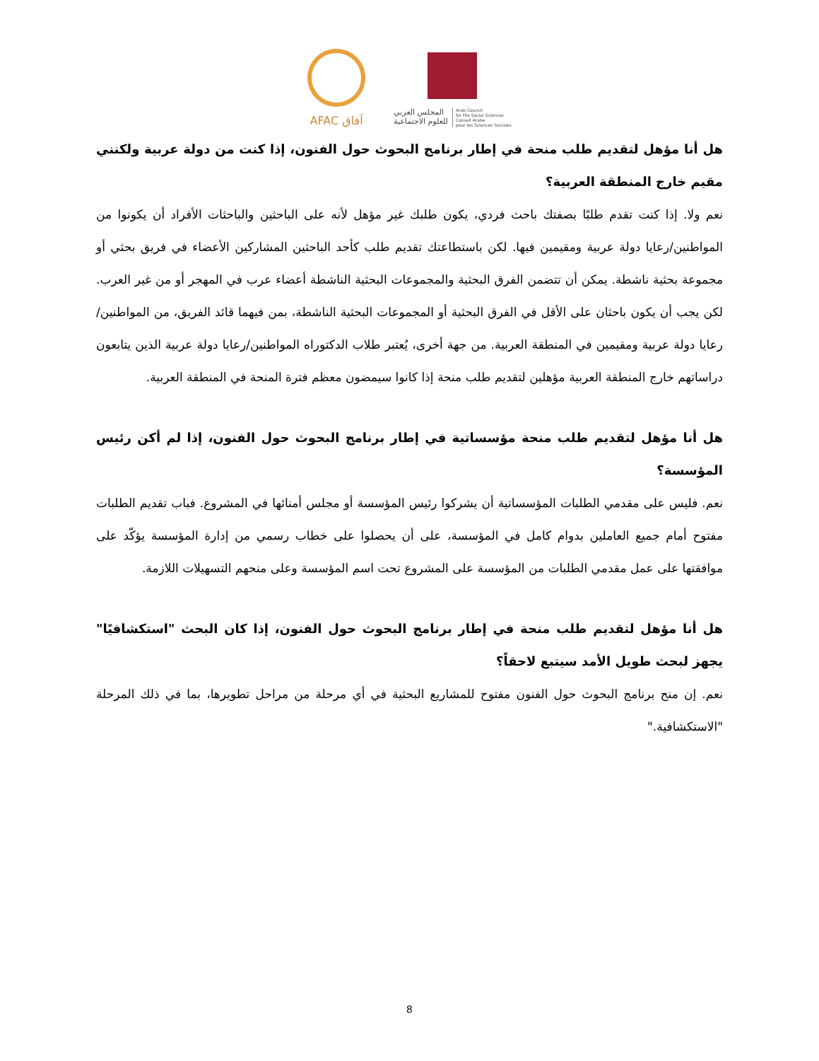AFAC آفاق
المجلس العربي
للعلوم الاجتماعية
Arab Council
for the Social Sciences
Conseil Arabe
pour les Sciences Sociales
هل أنا مؤهل لتقديم طلب منحة في إطار برنامج البحوث حول الفنون، إذا كنت من دولة عربية ولكنني مقيم خارج المنطقة العربية؟
نعم ولا. إذا كنت تقدم طلبًا بصفتك باحث فردي، يكون طلبك غير مؤهل لأنه على الباحثين والباحثات الأفراد أن يكونوا من المواطنين/رعايا دولة عربية ومقيمين فيها. لكن باستطاعتك تقديم طلب كأحد الباحثين المشاركين الأعضاء في فريق بحثي أو مجموعة بحثية ناشطة. يمكن أن تتضمن الفرق البحثية والمجموعات البحثية الناشطة أعضاء عرب في المهجر أو من غير العرب. لكن يجب أن يكون باحثان على الأقل في الفرق البحثية أو المجموعات البحثية الناشطة، بمن فيهما قائد الفريق، من المواطنين/رعايا دولة عربية ومقيمين في المنطقة العربية. من جهة أخرى، يُعتبر طلاب الدكتوراه المواطنين/رعايا دولة عربية الذين يتابعون دراساتهم خارج المنطقة العربية مؤهلين لتقديم طلب منحة إذا كانوا سيمضون معظم فترة المنحة في المنطقة العربية.
هل أنا مؤهل لتقديم طلب منحة مؤسساتية في إطار برنامج البحوث حول الفنون، إذا لم أكن رئيس المؤسسة؟
نعم. فليس على مقدمي الطلبات المؤسساتية أن يشركوا رئيس المؤسسة أو مجلس أمنائها في المشروع. فباب تقديم الطلبات مفتوح أمام جميع العاملين بدوام كامل في المؤسسة، على أن يحصلوا على خطاب رسمي من إدارة المؤسسة يؤكّد على موافقتها على عمل مقدمي الطلبات من المؤسسة على المشروع تحت اسم المؤسسة وعلى منحهم التسهيلات اللازمة.
هل أنا مؤهل لتقديم طلب منحة في إطار برنامج البحوث حول الفنون، إذا كان البحث "استكشافيًا" يجهز لبحث طويل الأمد سيتبع لاحقاً؟
نعم. إن منح برنامج البحوث حول الفنون مفتوح للمشاريع البحثية في أي مرحلة من مراحل تطويرها، بما في ذلك المرحلة "الاستكشافية."
8